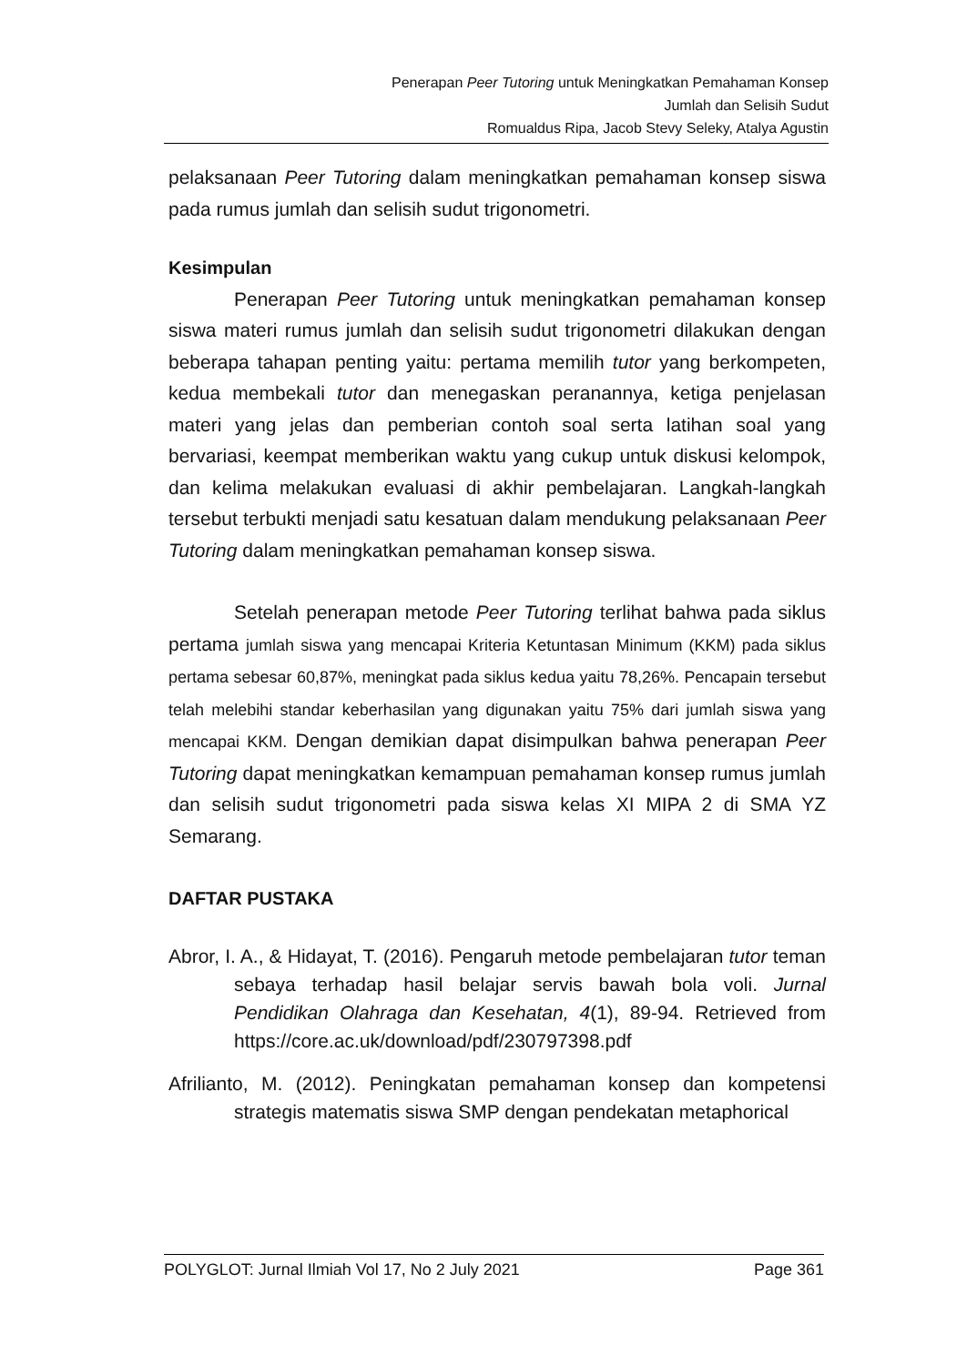Penerapan Peer Tutoring untuk Meningkatkan Pemahaman Konsep
Jumlah dan Selisih Sudut
Romualdus Ripa, Jacob Stevy Seleky, Atalya Agustin
pelaksanaan Peer Tutoring dalam meningkatkan pemahaman konsep siswa pada rumus jumlah dan selisih sudut trigonometri.
Kesimpulan
Penerapan Peer Tutoring untuk meningkatkan pemahaman konsep siswa materi rumus jumlah dan selisih sudut trigonometri dilakukan dengan beberapa tahapan penting yaitu: pertama memilih tutor yang berkompeten, kedua membekali tutor dan menegaskan peranannya, ketiga penjelasan materi yang jelas dan pemberian contoh soal serta latihan soal yang bervariasi, keempat memberikan waktu yang cukup untuk diskusi kelompok, dan kelima melakukan evaluasi di akhir pembelajaran. Langkah-langkah tersebut terbukti menjadi satu kesatuan dalam mendukung pelaksanaan Peer Tutoring dalam meningkatkan pemahaman konsep siswa.
Setelah penerapan metode Peer Tutoring terlihat bahwa pada siklus pertama jumlah siswa yang mencapai Kriteria Ketuntasan Minimum (KKM) pada siklus pertama sebesar 60,87%, meningkat pada siklus kedua yaitu 78,26%. Pencapain tersebut telah melebihi standar keberhasilan yang digunakan yaitu 75% dari jumlah siswa yang mencapai KKM. Dengan demikian dapat disimpulkan bahwa penerapan Peer Tutoring dapat meningkatkan kemampuan pemahaman konsep rumus jumlah dan selisih sudut trigonometri pada siswa kelas XI MIPA 2 di SMA YZ Semarang.
DAFTAR PUSTAKA
Abror, I. A., & Hidayat, T. (2016). Pengaruh metode pembelajaran tutor teman sebaya terhadap hasil belajar servis bawah bola voli. Jurnal Pendidikan Olahraga dan Kesehatan, 4(1), 89-94. Retrieved from https://core.ac.uk/download/pdf/230797398.pdf
Afrilianto, M. (2012). Peningkatan pemahaman konsep dan kompetensi strategis matematis siswa SMP dengan pendekatan metaphorical
POLYGLOT: Jurnal Ilmiah Vol 17, No 2 July 2021 Page 361